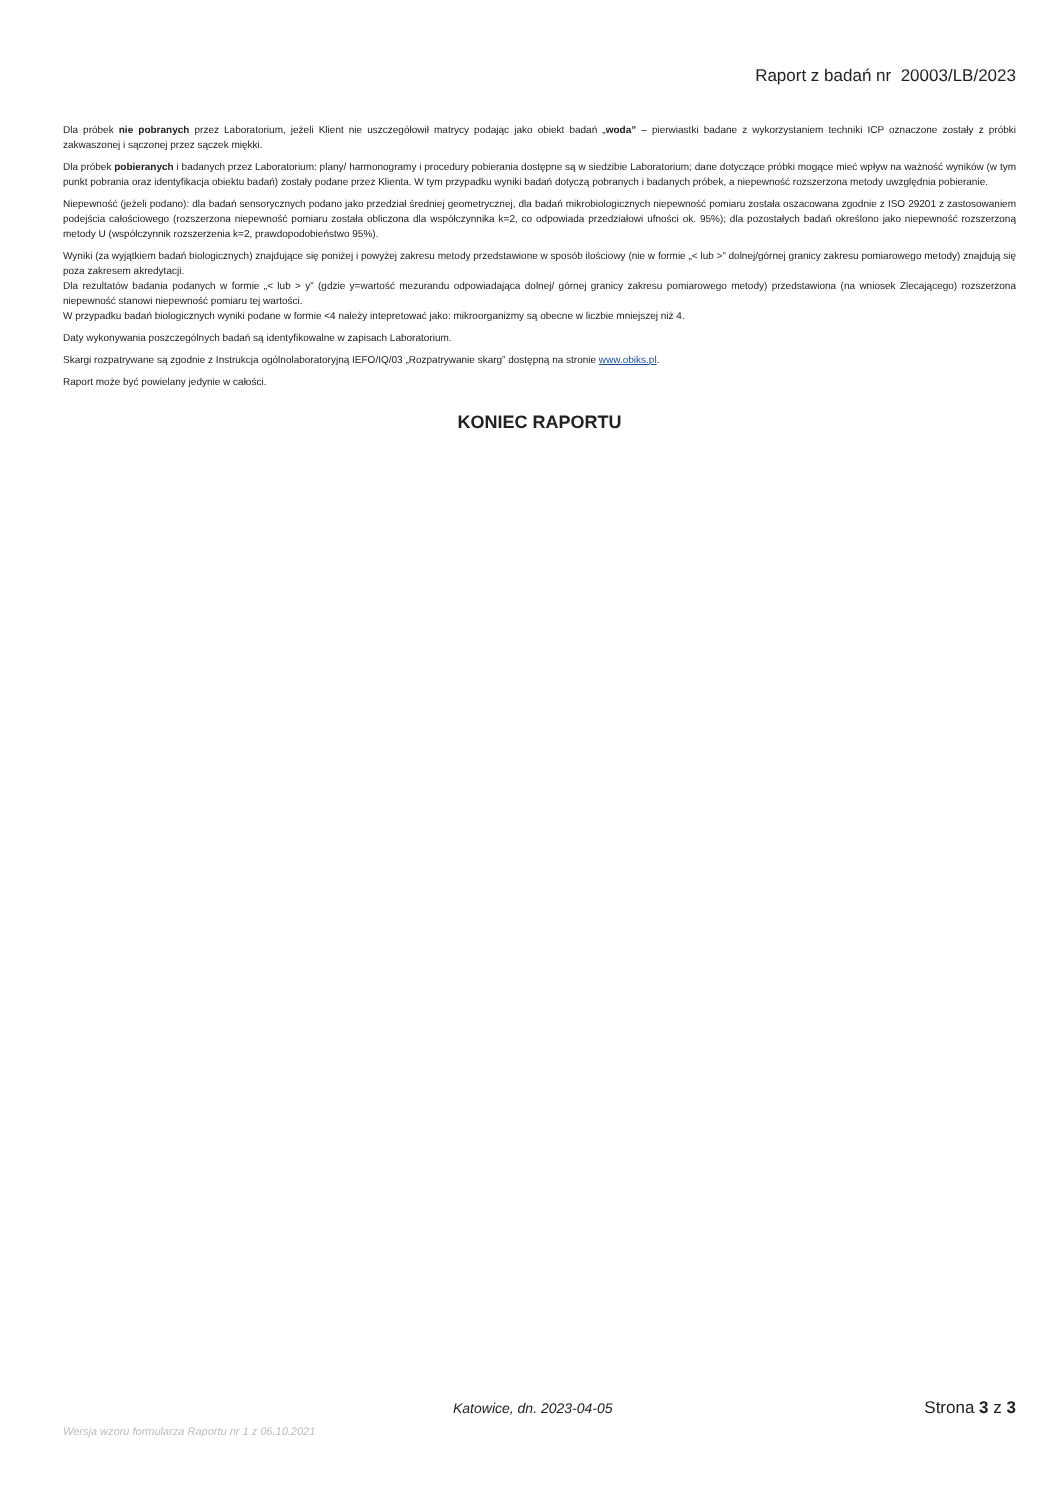Raport z badań nr 20003/LB/2023
Dla próbek nie pobranych przez Laboratorium, jeżeli Klient nie uszczegółowił matrycy podając jako obiekt badań „woda” – pierwiastki badane z wykorzystaniem techniki ICP oznaczone zostały z próbki zakwaszonej i sączonej przez sączek miękki.
Dla próbek pobieranych i badanych przez Laboratorium: plany/ harmonogramy i procedury pobierania dostępne są w siedzibie Laboratorium; dane dotyczące próbki mogące mieć wpływ na ważność wyników (w tym punkt pobrania oraz identyfikacja obiektu badań) zostały podane przez Klienta. W tym przypadku wyniki badań dotyczą pobranych i badanych próbek, a niepewność rozszerzona metody uwzględnia pobieranie.
Niepewność (jeżeli podano): dla badań sensorycznych podano jako przedział średniej geometrycznej, dla badań mikrobiologicznych niepewność pomiaru została oszacowana zgodnie z ISO 29201 z zastosowaniem podejścia całościowego (rozszerzona niepewność pomiaru została obliczona dla współczynnika k=2, co odpowiada przedziałowi ufności ok. 95%); dla pozostałych badań określono jako niepewność rozszerzoną metody U (współczynnik rozszerzenia k=2, prawdopodobieństwo 95%).
Wyniki (za wyjątkiem badań biologicznych) znajdujące się poniżej i powyżej zakresu metody przedstawione w sposób ilościowy (nie w formie „< lub >” dolnej/górnej granicy zakresu pomiarowego metody) znajdują się poza zakresem akredytacji.
Dla rezultatów badania podanych w formie „< lub > y” (gdzie y=wartość mezurandu odpowiadająca dolnej/ górnej granicy zakresu pomiarowego metody) przedstawiona (na wniosek Zlecającego) rozszerzona niepewność stanowi niepewność pomiaru tej wartości.
W przypadku badań biologicznych wyniki podane w formie <4 należy intepretować jako: mikroorganizmy są obecne w liczbie mniejszej niż 4.
Daty wykonywania poszczególnych badań są identyfikowalne w zapisach Laboratorium.
Skargi rozpatrywane są zgodnie z Instrukcja ogólnolaboratoryjną IEFO/IQ/03 „Rozpatrywanie skarg” dostępną na stronie www.obiks.pl.
Raport może być powielany jedynie w całości.
KONIEC RAPORTU
Katowice, dn. 2023-04-05 Strona 3 z 3
Wersja wzoru formularza Raportu nr 1 z 06.10.2021